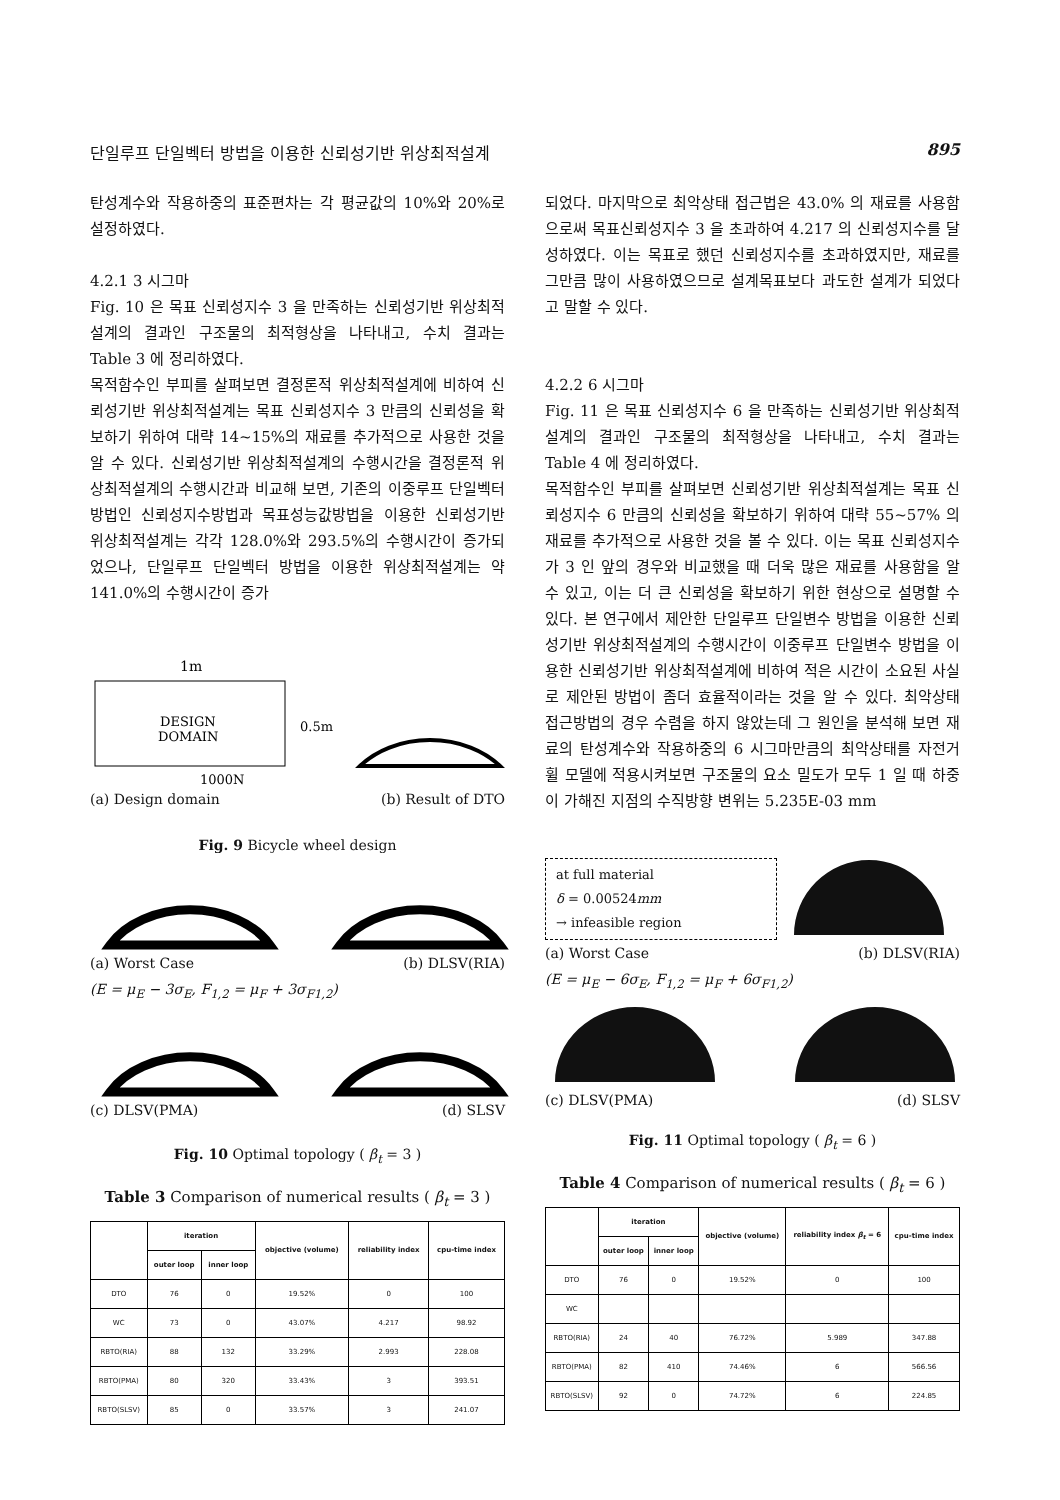단일루프 단일벡터 방법을 이용한 신뢰성기반 위상최적설계 895
탄성계수와 작용하중의 표준편차는 각 평균값의 10%와 20%로 설정하였다.
4.2.1 3 시그마
Fig. 10 은 목표 신뢰성지수 3 을 만족하는 신뢰성기반 위상최적설계의 결과인 구조물의 최적형상을 나타내고, 수치 결과는 Table 3 에 정리하였다.
목적함수인 부피를 살펴보면 결정론적 위상최적설계에 비하여 신뢰성기반 위상최적설계는 목표 신뢰성지수 3 만큼의 신뢰성을 확보하기 위하여 대략 14~15%의 재료를 추가적으로 사용한 것을 알 수 있다. 신뢰성기반 위상최적설계의 수행시간을 결정론적 위상최적설계의 수행시간과 비교해 보면, 기존의 이중루프 단일벡터 방법인 신뢰성지수방법과 목표성능값방법을 이용한 신뢰성기반 위상최적설계는 각각 128.0%와 293.5%의 수행시간이 증가되었으나, 단일루프 단일벡터 방법을 이용한 위상최적설계는 약 141.0%의 수행시간이 증가
1m
DESIGN
DOMAIN
0.5m
1000N
(a) Design domain (b) Result of DTO
Fig. 9 Bicycle wheel design
(a) Worst Case (b) DLSV(RIA)
(E = μ<sub>E</sub> − 3σ<sub>E</sub>, F<sub>1,2</sub> = μ<sub>F</sub> + 3σ<sub>F1,2</sub>)
(c) DLSV(PMA) (d) SLSV
Fig. 10 Optimal topology ( β<sub>t</sub> = 3 )
Table 3 Comparison of numerical results ( β<sub>t</sub> = 3 )
| | iteration | | objective (volume) | reliability index | cpu-time index |
| --- | --- | --- | --- | --- | --- |
| | outer loop | inner loop | | | |
| DTO | 76 | 0 | 19.52% | 0 | 100 |
| WC | 73 | 0 | 43.07% | 4.217 | 98.92 |
| RBTO(RIA) | 88 | 132 | 33.29% | 2.993 | 228.08 |
| RBTO(PMA) | 80 | 320 | 33.43% | 3 | 393.51 |
| RBTO(SLSV) | 85 | 0 | 33.57% | 3 | 241.07 |
되었다. 마지막으로 최악상태 접근법은 43.0% 의 재료를 사용함으로써 목표신뢰성지수 3 을 초과하여 4.217 의 신뢰성지수를 달성하였다. 이는 목표로 했던 신뢰성지수를 초과하였지만, 재료를 그만큼 많이 사용하였으므로 설계목표보다 과도한 설계가 되었다고 말할 수 있다.
4.2.2 6 시그마
Fig. 11 은 목표 신뢰성지수 6 을 만족하는 신뢰성기반 위상최적설계의 결과인 구조물의 최적형상을 나타내고, 수치 결과는 Table 4 에 정리하였다.
목적함수인 부피를 살펴보면 신뢰성기반 위상최적설계는 목표 신뢰성지수 6 만큼의 신뢰성을 확보하기 위하여 대략 55~57% 의 재료를 추가적으로 사용한 것을 볼 수 있다. 이는 목표 신뢰성지수가 3 인 앞의 경우와 비교했을 때 더욱 많은 재료를 사용함을 알 수 있고, 이는 더 큰 신뢰성을 확보하기 위한 현상으로 설명할 수 있다. 본 연구에서 제안한 단일루프 단일변수 방법을 이용한 신뢰성기반 위상최적설계의 수행시간이 이중루프 단일변수 방법을 이용한 신뢰성기반 위상최적설계에 비하여 적은 시간이 소요된 사실로 제안된 방법이 좀더 효율적이라는 것을 알 수 있다. 최악상태 접근방법의 경우 수렴을 하지 않았는데 그 원인을 분석해 보면 재료의 탄성계수와 작용하중의 6 시그마만큼의 최악상태를 자전거 휠 모델에 적용시켜보면 구조물의 요소 밀도가 모두 1 일 때 하중이 가해진 지점의 수직방향 변위는 5.235E-03 mm
at full material
δ = 0.00524mm
→ infeasible region
(a) Worst Case (b) DLSV(RIA)
(E = μ<sub>E</sub> − 6σ<sub>E</sub>, F<sub>1,2</sub> = μ<sub>F</sub> + 6σ<sub>F1,2</sub>)
(c) DLSV(PMA) (d) SLSV
Fig. 11 Optimal topology ( β<sub>t</sub> = 6 )
Table 4 Comparison of numerical results ( β<sub>t</sub> = 6 )
| | iteration | | objective (volume) | reliability index β<sub>t</sub> = 6 | cpu-time index |
| --- | --- | --- | --- | --- | --- |
| | outer loop | inner loop | | | |
| DTO | 76 | 0 | 19.52% | 0 | 100 |
| WC | | | | | |
| RBTO(RIA) | 24 | 40 | 76.72% | 5.989 | 347.88 |
| RBTO(PMA) | 82 | 410 | 74.46% | 6 | 566.56 |
| RBTO(SLSV) | 92 | 0 | 74.72% | 6 | 224.85 |